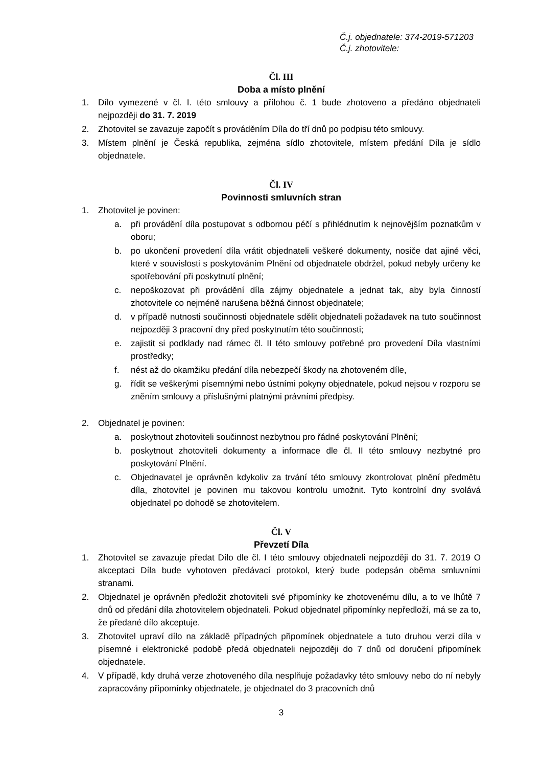Č.j. objednatele: 374-2019-571203
Č.j. zhotovitele:
Čl. III
Doba a místo plnění
1. Dílo vymezené v čl. I. této smlouvy a přílohou č. 1 bude zhotoveno a předáno objednateli nejpozději do 31. 7. 2019
2. Zhotovitel se zavazuje započít s prováděním Díla do tří dnů po podpisu této smlouvy.
3. Místem plnění je Česká republika, zejména sídlo zhotovitele, místem předání Díla je sídlo objednatele.
Čl. IV
Povinnosti smluvních stran
1. Zhotovitel je povinen:
a. při provádění díla postupovat s odbornou péčí s přihlédnutím k nejnovějším poznatkům v oboru;
b. po ukončení provedení díla vrátit objednateli veškeré dokumenty, nosiče dat ajiné věci, které v souvislosti s poskytováním Plnění od objednatele obdržel, pokud nebyly určeny ke spotřebování při poskytnutí plnění;
c. nepoškozovat při provádění díla zájmy objednatele a jednat tak, aby byla činností zhotovitele co nejméně narušena běžná činnost objednatele;
d. v případě nutnosti součinnosti objednatele sdělit objednateli požadavek na tuto součinnost nejpozději 3 pracovní dny před poskytnutím této součinnosti;
e. zajistit si podklady nad rámec čl. II této smlouvy potřebné pro provedení Díla vlastními prostředky;
f. nést až do okamžiku předání díla nebezpečí škody na zhotoveném díle,
g. řídit se veškerými písemnými nebo ústními pokyny objednatele, pokud nejsou v rozporu se zněním smlouvy a příslušnými platnými právními předpisy.
2. Objednatel je povinen:
a. poskytnout zhotoviteli součinnost nezbytnou pro řádné poskytování Plnění;
b. poskytnout zhotoviteli dokumenty a informace dle čl. II této smlouvy nezbytné pro poskytování Plnění.
c. Objednavatel je oprávněn kdykoliv za trvání této smlouvy zkontrolovat plnění předmětu díla, zhotovitel je povinen mu takovou kontrolu umožnit. Tyto kontrolní dny svolává objednatel po dohodě se zhotovitelem.
Čl. V
Převzetí Díla
1. Zhotovitel se zavazuje předat Dílo dle čl. I této smlouvy objednateli nejpozději do 31. 7. 2019 O akceptaci Díla bude vyhotoven předávací protokol, který bude podepsán oběma smluvními stranami.
2. Objednatel je oprávněn předložit zhotoviteli své připomínky ke zhotovenému dílu, a to ve lhůtě 7 dnů od předání díla zhotovitelem objednateli. Pokud objednatel připomínky nepředloží, má se za to, že předané dílo akceptuje.
3. Zhotovitel upraví dílo na základě případných připomínek objednatele a tuto druhou verzi díla v písemné i elektronické podobě předá objednateli nejpozději do 7 dnů od doručení připomínek objednatele.
4. V případě, kdy druhá verze zhotoveného díla nesplňuje požadavky této smlouvy nebo do ní nebyly zapracovány připomínky objednatele, je objednatel do 3 pracovních dnů
3